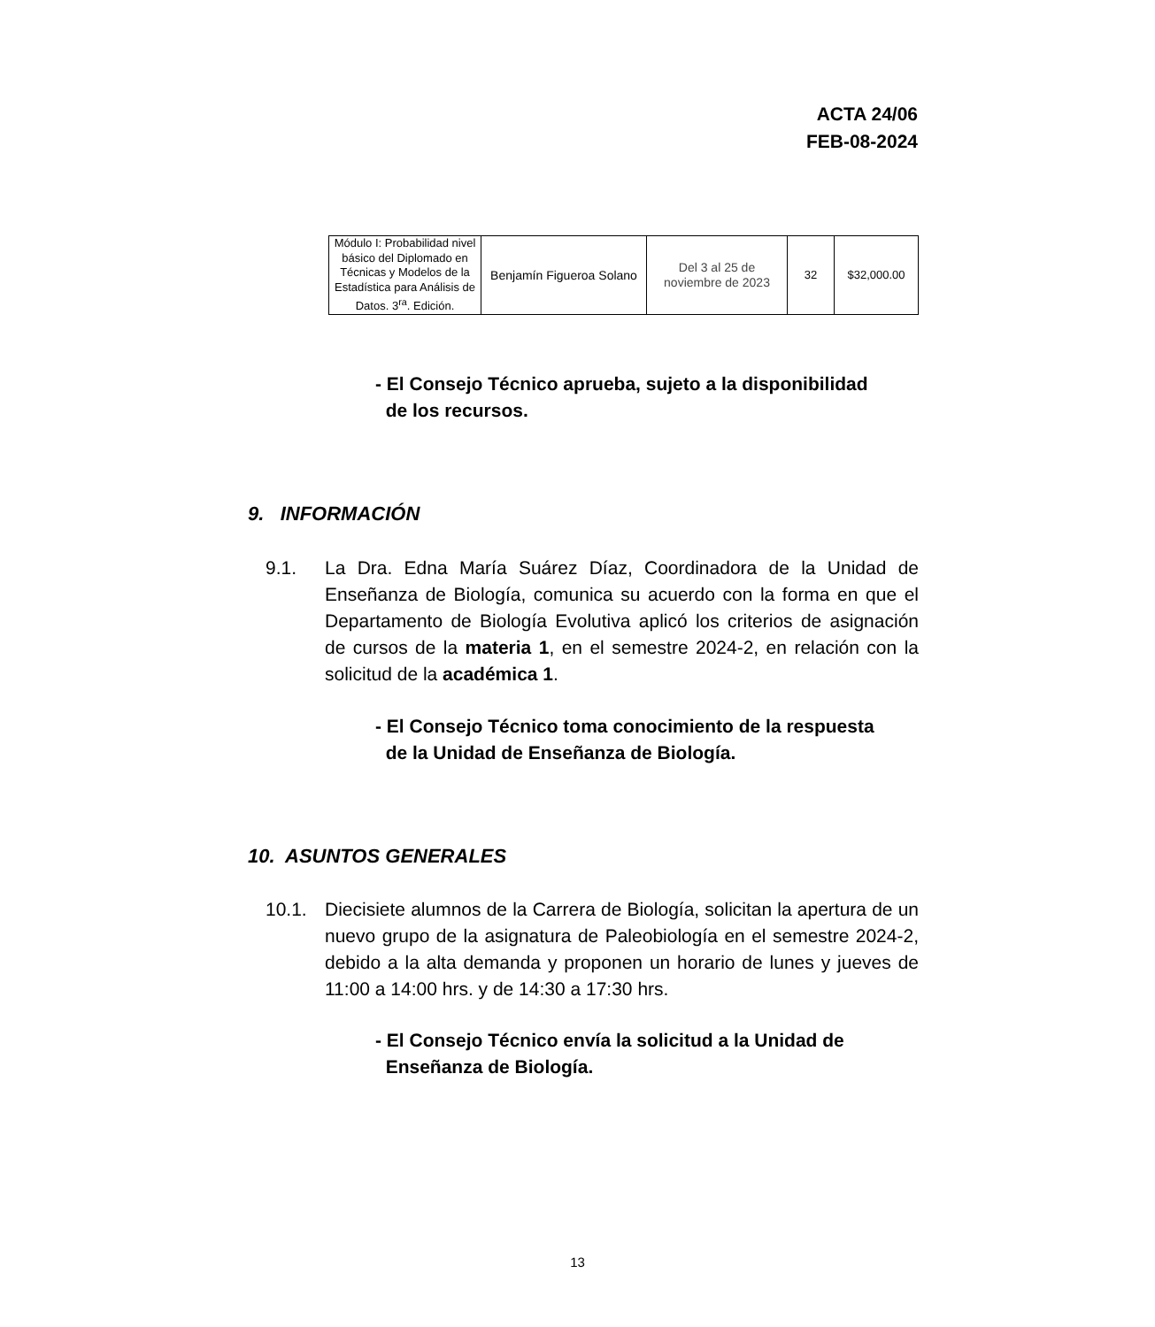ACTA 24/06
FEB-08-2024
| Módulo I: Probabilidad nivel básico del Diplomado en Técnicas y Modelos de la Estadística para Análisis de Datos. 3<sup>ra</sup>. Edición. | Benjamín Figueroa Solano | Del 3 al 25 de noviembre de 2023 | 32 | $32,000.00 |
- El Consejo Técnico aprueba, sujeto a la disponibilidad
de los recursos.
9. INFORMACIÓN
9.1. La Dra. Edna María Suárez Díaz, Coordinadora de la Unidad de Enseñanza de Biología, comunica su acuerdo con la forma en que el Departamento de Biología Evolutiva aplicó los criterios de asignación de cursos de la materia 1, en el semestre 2024-2, en relación con la solicitud de la académica 1.
- El Consejo Técnico toma conocimiento de la respuesta
de la Unidad de Enseñanza de Biología.
10. ASUNTOS GENERALES
10.1. Diecisiete alumnos de la Carrera de Biología, solicitan la apertura de un nuevo grupo de la asignatura de Paleobiología en el semestre 2024-2, debido a la alta demanda y proponen un horario de lunes y jueves de 11:00 a 14:00 hrs. y de 14:30 a 17:30 hrs.
- El Consejo Técnico envía la solicitud a la Unidad de
Enseñanza de Biología.
13